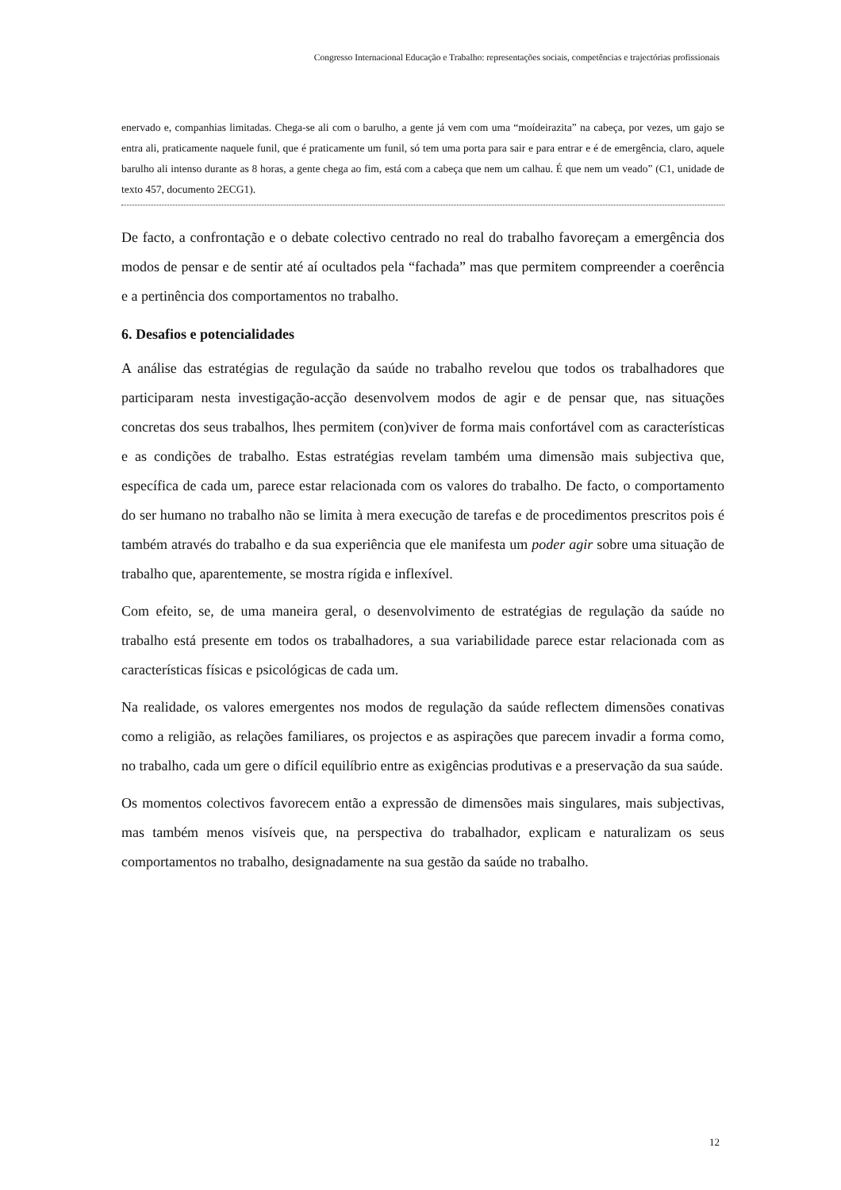Congresso Internacional Educação e Trabalho: representações sociais, competências e trajectórias profissionais
enervado e, companhias limitadas. Chega-se ali com o barulho, a gente já vem com uma “moídeirazita” na cabeça, por vezes, um gajo se entra ali, praticamente naquele funil, que é praticamente um funil, só tem uma porta para sair e para entrar e é de emergência, claro, aquele barulho ali intenso durante as 8 horas, a gente chega ao fim, está com a cabeça que nem um calhau. É que nem um veado” (C1, unidade de texto 457, documento 2ECG1).
De facto, a confrontação e o debate colectivo centrado no real do trabalho favoreçam a emergência dos modos de pensar e de sentir até aí ocultados pela “fachada” mas que permitem compreender a coerência e a pertinência dos comportamentos no trabalho.
6. Desafios e potencialidades
A análise das estratégias de regulação da saúde no trabalho revelou que todos os trabalhadores que participaram nesta investigação-acção desenvolvem modos de agir e de pensar que, nas situações concretas dos seus trabalhos, lhes permitem (con)viver de forma mais confortável com as características e as condições de trabalho. Estas estratégias revelam também uma dimensão mais subjectiva que, específica de cada um, parece estar relacionada com os valores do trabalho. De facto, o comportamento do ser humano no trabalho não se limita à mera execução de tarefas e de procedimentos prescritos pois é também através do trabalho e da sua experiência que ele manifesta um poder agir sobre uma situação de trabalho que, aparentemente, se mostra rígida e inflexível.
Com efeito, se, de uma maneira geral, o desenvolvimento de estratégias de regulação da saúde no trabalho está presente em todos os trabalhadores, a sua variabilidade parece estar relacionada com as características físicas e psicológicas de cada um.
Na realidade, os valores emergentes nos modos de regulação da saúde reflectem dimensões conativas como a religião, as relações familiares, os projectos e as aspirações que parecem invadir a forma como, no trabalho, cada um gere o difícil equilíbrio entre as exigências produtivas e a preservação da sua saúde.
Os momentos colectivos favorecem então a expressão de dimensões mais singulares, mais subjectivas, mas também menos visíveis que, na perspectiva do trabalhador, explicam e naturalizam os seus comportamentos no trabalho, designadamente na sua gestão da saúde no trabalho.
12